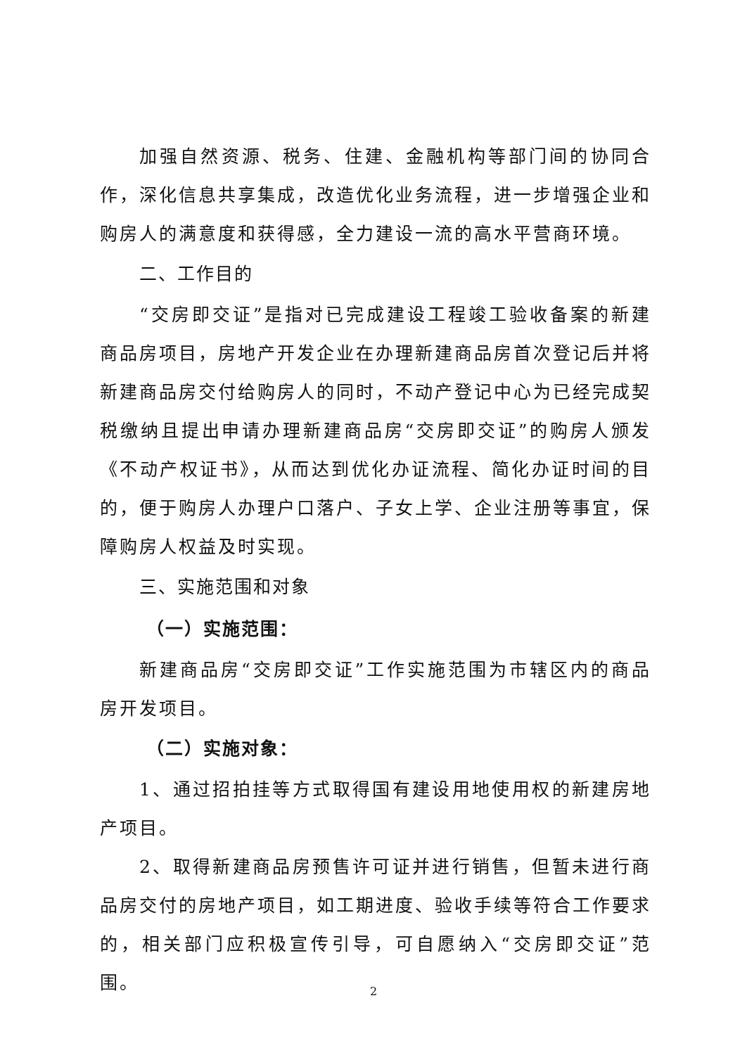加强自然资源、税务、住建、金融机构等部门间的协同合作，深化信息共享集成，改造优化业务流程，进一步增强企业和购房人的满意度和获得感，全力建设一流的高水平营商环境。
二、工作目的
“交房即交证”是指对已完成建设工程竣工验收备案的新建商品房项目，房地产开发企业在办理新建商品房首次登记后并将新建商品房交付给购房人的同时，不动产登记中心为已经完成契税缴纳且提出申请办理新建商品房“交房即交证”的购房人颁发《不动产权证书》，从而达到优化办证流程、简化办证时间的目的，便于购房人办理户口落户、子女上学、企业注册等事宜，保障购房人权益及时实现。
三、实施范围和对象
（一）实施范围：
新建商品房“交房即交证”工作实施范围为市辖区内的商品房开发项目。
（二）实施对象：
1、通过招拍挂等方式取得国有建设用地使用权的新建房地产项目。
2、取得新建商品房预售许可证并进行销售，但暂未进行商品房交付的房地产项目，如工期进度、验收手续等符合工作要求的，相关部门应积极宣传引导，可自愿纳入“交房即交证”范围。
2